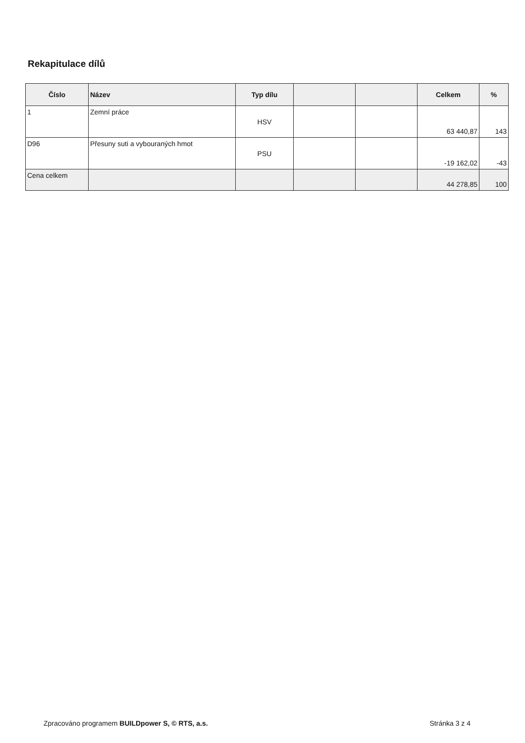Rekapitulace dílů
| Číslo | Název | Typ dílu | | | Celkem | % |
| --- | --- | --- | --- | --- | --- | --- |
| 1 | Zemní práce | HSV | | | 63 440,87 | 143 |
| D96 | Přesuny suti a vybouraných hmot | PSU | | | -19 162,02 | -43 |
| Cena celkem | | | | | 44 278,85 | 100 |
Zpracováno programem BUILDpower S, © RTS, a.s. Stránka 3 z 4